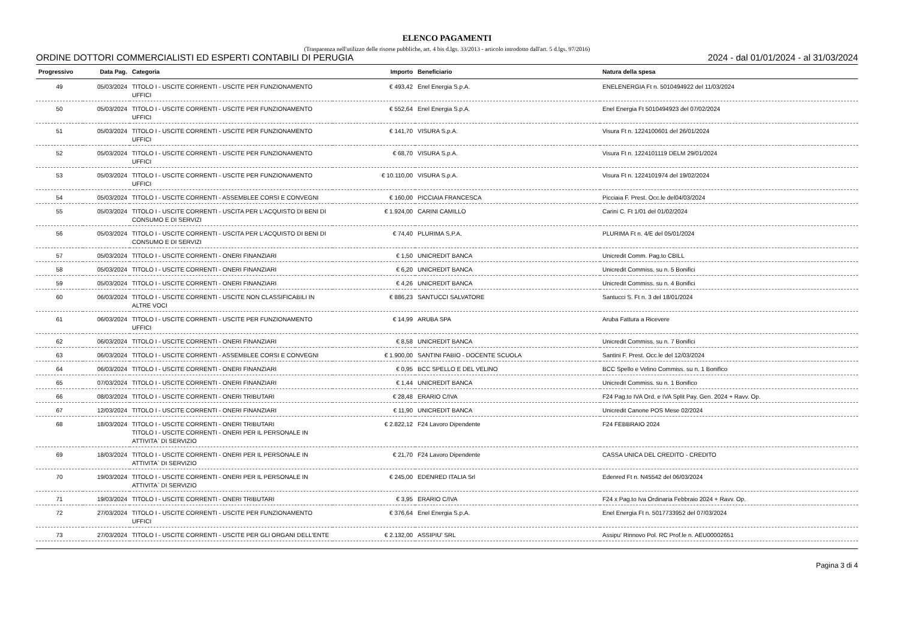ELENCO PAGAMENTI
(Trasparenza nell'utilizzo delle risorse pubbliche, art. 4 bis d.lgs. 33/2013 - articolo introdotto dall'art. 5 d.lgs. 97/2016)
ORDINE DOTTORI COMMERCIALISTI ED ESPERTI CONTABILI DI PERUGIA 2024 - dal 01/01/2024 - al 31/03/2024
| Progressivo | Data Pag. | Categoria | Importo | Beneficiario | Natura della spesa |
| --- | --- | --- | --- | --- | --- |
| 49 | 05/03/2024 | TITOLO I - USCITE CORRENTI - USCITE PER FUNZIONAMENTO UFFICI | € 493,42 | Enel Energia S.p.A. | ENELENERGIA Ft n. 5010494922 del 11/03/2024 |
| 50 | 05/03/2024 | TITOLO I - USCITE CORRENTI - USCITE PER FUNZIONAMENTO UFFICI | € 552,64 | Enel Energia S.p.A. | Enel Energia Ft 5010494923 del 07/02/2024 |
| 51 | 05/03/2024 | TITOLO I - USCITE CORRENTI - USCITE PER FUNZIONAMENTO UFFICI | € 141,70 | VISURA S.p.A. | Visura Ft n. 1224100601 del 26/01/2024 |
| 52 | 05/03/2024 | TITOLO I - USCITE CORRENTI - USCITE PER FUNZIONAMENTO UFFICI | € 68,70 | VISURA S.p.A. | Visura Ft n. 1224101119 DELM 29/01/2024 |
| 53 | 05/03/2024 | TITOLO I - USCITE CORRENTI - USCITE PER FUNZIONAMENTO UFFICI | € 10.110,00 | VISURA S.p.A. | Visura Ft n. 1224101974 del 19/02/2024 |
| 54 | 05/03/2024 | TITOLO I - USCITE CORRENTI - ASSEMBLEE CORSI E CONVEGNI | € 160,00 | PICCIAIA FRANCESCA | Picciaia F. Prest. Occ.le del04/03/2024 |
| 55 | 05/03/2024 | TITOLO I - USCITE CORRENTI - USCITA PER L'ACQUISTO DI BENI DI CONSUMO E DI SERVIZI | € 1.924,00 | CARINI CAMILLO | Carini C. Ft 1/01 del 01/02/2024 |
| 56 | 05/03/2024 | TITOLO I - USCITE CORRENTI - USCITA PER L'ACQUISTO DI BENI DI CONSUMO E DI SERVIZI | € 74,40 | PLURIMA S.P.A. | PLURIMA Ft n. 4/E del 05/01/2024 |
| 57 | 05/03/2024 | TITOLO I - USCITE CORRENTI - ONERI FINANZIARI | € 1,50 | UNICREDIT BANCA | Unicredit Comm. Pag.to CBILL |
| 58 | 05/03/2024 | TITOLO I - USCITE CORRENTI - ONERI FINANZIARI | € 6,20 | UNICREDIT BANCA | Unicredit Commiss. su n. 5 Bonifici |
| 59 | 05/03/2024 | TITOLO I - USCITE CORRENTI - ONERI FINANZIARI | € 4,26 | UNICREDIT BANCA | Unicredit Commiss. su n. 4 Bonifici |
| 60 | 06/03/2024 | TITOLO I - USCITE CORRENTI - USCITE NON CLASSIFICABILI IN ALTRE VOCI | € 886,23 | SANTUCCI SALVATORE | Santucci S. Ft n. 3 del 18/01/2024 |
| 61 | 06/03/2024 | TITOLO I - USCITE CORRENTI - USCITE PER FUNZIONAMENTO UFFICI | € 14,99 | ARUBA SPA | Aruba Fattura a Ricevere |
| 62 | 06/03/2024 | TITOLO I - USCITE CORRENTI - ONERI FINANZIARI | € 8,58 | UNICREDIT BANCA | Unicredit Commiss. su n. 7 Bonifici |
| 63 | 06/03/2024 | TITOLO I - USCITE CORRENTI - ASSEMBLEE CORSI E CONVEGNI | € 1.900,00 | SANTINI FABIO - DOCENTE SCUOLA | Santini F. Prest. Occ.le del 12/03/2024 |
| 64 | 06/03/2024 | TITOLO I - USCITE CORRENTI - ONERI FINANZIARI | € 0,95 | BCC SPELLO E DEL VELINO | BCC Spello e Velino Commiss. su n. 1 Bonifico |
| 65 | 07/03/2024 | TITOLO I - USCITE CORRENTI - ONERI FINANZIARI | € 1,44 | UNICREDIT BANCA | Unicredit Commiss. su n. 1 Bonifico |
| 66 | 08/03/2024 | TITOLO I - USCITE CORRENTI - ONERI TRIBUTARI | € 28,48 | ERARIO C/IVA | F24 Pag.to IVA Ord. e IVA Split Pay. Gen. 2024 + Ravv. Op. |
| 67 | 12/03/2024 | TITOLO I - USCITE CORRENTI - ONERI FINANZIARI | € 11,90 | UNICREDIT BANCA | Unicredit Canone POS Mese 02/2024 |
| 68 | 18/03/2024 | TITOLO I - USCITE CORRENTI - ONERI TRIBUTARI TITOLO I - USCITE CORRENTI - ONERI PER IL PERSONALE IN ATTIVITA` DI SERVIZIO | € 2.822,12 | F24 Lavoro Dipendente | F24 FEBBRAIO 2024 |
| 69 | 18/03/2024 | TITOLO I - USCITE CORRENTI - ONERI PER IL PERSONALE IN ATTIVITA` DI SERVIZIO | € 21,70 | F24 Lavoro Dipendente | CASSA UNICA DEL CREDITO - CREDITO |
| 70 | 19/03/2024 | TITOLO I - USCITE CORRENTI - ONERI PER IL PERSONALE IN ATTIVITA` DI SERVIZIO | € 245,00 | EDENRED ITALIA Srl | Edenred Ft n. N45542 del 06/03/2024 |
| 71 | 19/03/2024 | TITOLO I - USCITE CORRENTI - ONERI TRIBUTARI | € 3,95 | ERARIO C/IVA | F24 x Pag.to Iva Ordinaria Febbraio 2024 + Ravv. Op. |
| 72 | 27/03/2024 | TITOLO I - USCITE CORRENTI - USCITE PER FUNZIONAMENTO UFFICI | € 376,64 | Enel Energia S.p.A. | Enel Energia Ft n. 5017733952 del 07/03/2024 |
| 73 | 27/03/2024 | TITOLO I - USCITE CORRENTI - USCITE PER GLI ORGANI DELL'ENTE | € 2.132,00 | ASSIPIU' SRL | Assipu' Rinnovo Pol. RC Prof.le n. AEU00002651 |
Pagina 3 di 4